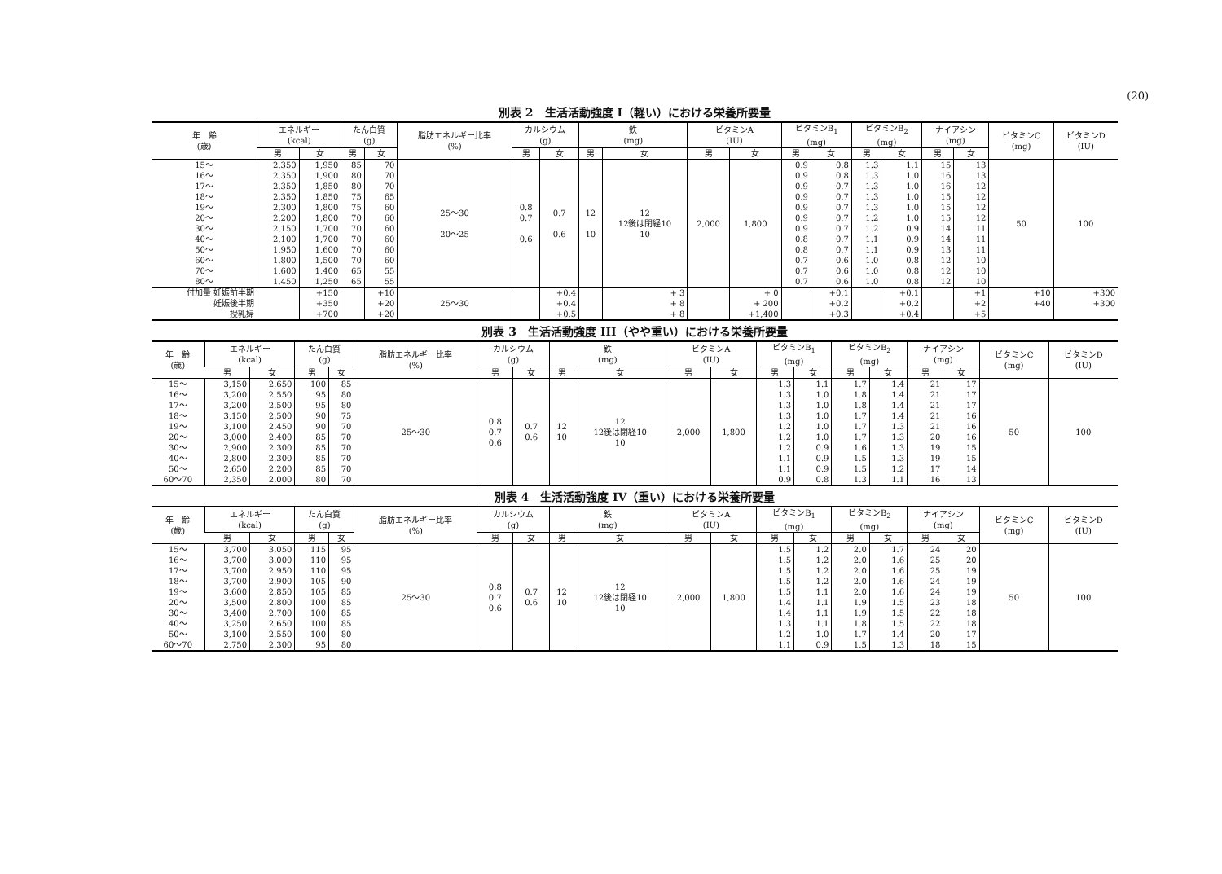(20)
別表 2　生活活動強度 I（軽い）における栄養所要量
| 年 齢 (歳) | エネルギー (kcal) | | たん白質 (g) | | 脂肪エネルギー比率 (%) | カルシウム (g) | | 鉄 (mg) | | ビタミンA (IU) | | ビタミンB<sub>1</sub> (mg) | | ビタミンB<sub>2</sub> (mg) | | ナイアシン (mg) | | ビタミンC (mg) | ビタミンD (IU) |
| --- | --- | --- | --- | --- | --- | --- | --- | --- | --- | --- | --- | --- | --- | --- | --- | --- | --- | --- | --- |
| | 男 | 女 | 男 | 女 | | 男 | 女 | 男 | 女 | 男 | 女 | 男 | 女 | 男 | 女 | 男 | 女 | | |
| 15～ 16～ 17～ 18～ 19～ 20～ 30～ 40～ 50～ 60～ 70～ 80～ | 2,350 2,350 2,350 2,350 2,300 2,200 2,150 2,100 1,950 1,800 1,600 1,450 | 1,950 1,900 1,850 1,850 1,800 1,800 1,700 1,700 1,600 1,500 1,400 1,250 | 85 80 80 75 75 70 70 70 70 70 65 65 | 70 70 70 65 60 60 60 60 60 60 55 55 | 25～30 20～25 | 0.8 0.7 0.6 | 0.7 0.6 | 12 10 | 12 12後は閉経10 10 | 2,000 | 1,800 | 0.9 0.9 0.9 0.9 0.9 0.9 0.9 0.8 0.8 0.7 0.7 0.7 | 0.8 0.8 0.7 0.7 0.7 0.7 0.7 0.7 0.7 0.6 0.6 0.6 | 1.3 1.3 1.3 1.3 1.3 1.2 1.2 1.1 1.1 1.0 1.0 1.0 | 1.1 1.0 1.0 1.0 1.0 1.0 0.9 0.9 0.9 0.8 0.8 0.8 | 15 16 16 15 15 15 14 14 13 12 12 12 | 13 13 12 12 12 12 11 11 11 10 10 10 | 50 | 100 |
| 付加量 妊娠前半期 妊娠後半期 授乳婦 | | +150 +350 +700 | | +10 +20 +20 | 25～30 | | +0.4 +0.4 +0.5 | | + 3 + 8 + 8 | | + 0 + 200 +1,400 | | +0.1 +0.2 +0.3 | | +0.1 +0.2 +0.4 | | +1 +2 +5 | +10 +40 | +300 +300 |
別表 3　生活活動強度 III（やや重い）における栄養所要量
| 年 齢 (歳) | エネルギー (kcal) | | たん白質 (g) | | 脂肪エネルギー比率 (%) | カルシウム (g) | | 鉄 (mg) | | ビタミンA (IU) | | ビタミンB<sub>1</sub> (mg) | | ビタミンB<sub>2</sub> (mg) | | ナイアシン (mg) | | ビタミンC (mg) | ビタミンD (IU) |
| --- | --- | --- | --- | --- | --- | --- | --- | --- | --- | --- | --- | --- | --- | --- | --- | --- | --- | --- | --- |
| | 男 | 女 | 男 | 女 | | 男 | 女 | 男 | 女 | 男 | 女 | 男 | 女 | 男 | 女 | 男 | 女 | | |
| 15～ 16～ 17～ 18～ 19～ 20～ 30～ 40～ 50～ 60～70 | 3,150 3,200 3,200 3,150 3,100 3,000 2,900 2,800 2,650 2,350 | 2,650 2,550 2,500 2,500 2,450 2,400 2,300 2,300 2,200 2,000 | 100 95 95 90 90 85 85 85 85 80 | 85 80 80 75 70 70 70 70 70 70 | 25～30 | 0.8 0.7 0.6 | 0.7 0.6 | 12 10 | 12 12後は閉経10 10 | 2,000 | 1,800 | 1.3 1.3 1.3 1.3 1.2 1.2 1.2 1.1 1.1 0.9 | 1.1 1.0 1.0 1.0 1.0 1.0 0.9 0.9 0.9 0.8 | 1.7 1.8 1.8 1.7 1.7 1.7 1.6 1.5 1.5 1.3 | 1.4 1.4 1.4 1.4 1.3 1.3 1.3 1.3 1.2 1.1 | 21 21 21 21 21 20 19 19 17 16 | 17 17 17 16 16 16 15 15 14 13 | 50 | 100 |
別表 4　生活活動強度 IV（重い）における栄養所要量
| 年 齢 (歳) | エネルギー (kcal) | | たん白質 (g) | | 脂肪エネルギー比率 (%) | カルシウム (g) | | 鉄 (mg) | | ビタミンA (IU) | | ビタミンB<sub>1</sub> (mg) | | ビタミンB<sub>2</sub> (mg) | | ナイアシン (mg) | | ビタミンC (mg) | ビタミンD (IU) |
| --- | --- | --- | --- | --- | --- | --- | --- | --- | --- | --- | --- | --- | --- | --- | --- | --- | --- | --- | --- |
| | 男 | 女 | 男 | 女 | | 男 | 女 | 男 | 女 | 男 | 女 | 男 | 女 | 男 | 女 | 男 | 女 | | |
| 15～ 16～ 17～ 18～ 19～ 20～ 30～ 40～ 50～ 60～70 | 3,700 3,700 3,700 3,700 3,600 3,500 3,400 3,250 3,100 2,750 | 3,050 3,000 2,950 2,900 2,850 2,800 2,700 2,650 2,550 2,300 | 115 110 110 105 105 100 100 100 100 95 | 95 95 95 90 85 85 85 85 80 80 | 25～30 | 0.8 0.7 0.6 | 0.7 0.6 | 12 10 | 12 12後は閉経10 10 | 2,000 | 1,800 | 1.5 1.5 1.5 1.5 1.5 1.4 1.4 1.3 1.2 1.1 | 1.2 1.2 1.2 1.2 1.1 1.1 1.1 1.1 1.0 0.9 | 2.0 2.0 2.0 2.0 2.0 1.9 1.9 1.8 1.7 1.5 | 1.7 1.6 1.6 1.6 1.6 1.5 1.5 1.5 1.4 1.3 | 24 25 25 24 24 23 22 22 20 18 | 20 20 19 19 19 18 18 18 17 15 | 50 | 100 |